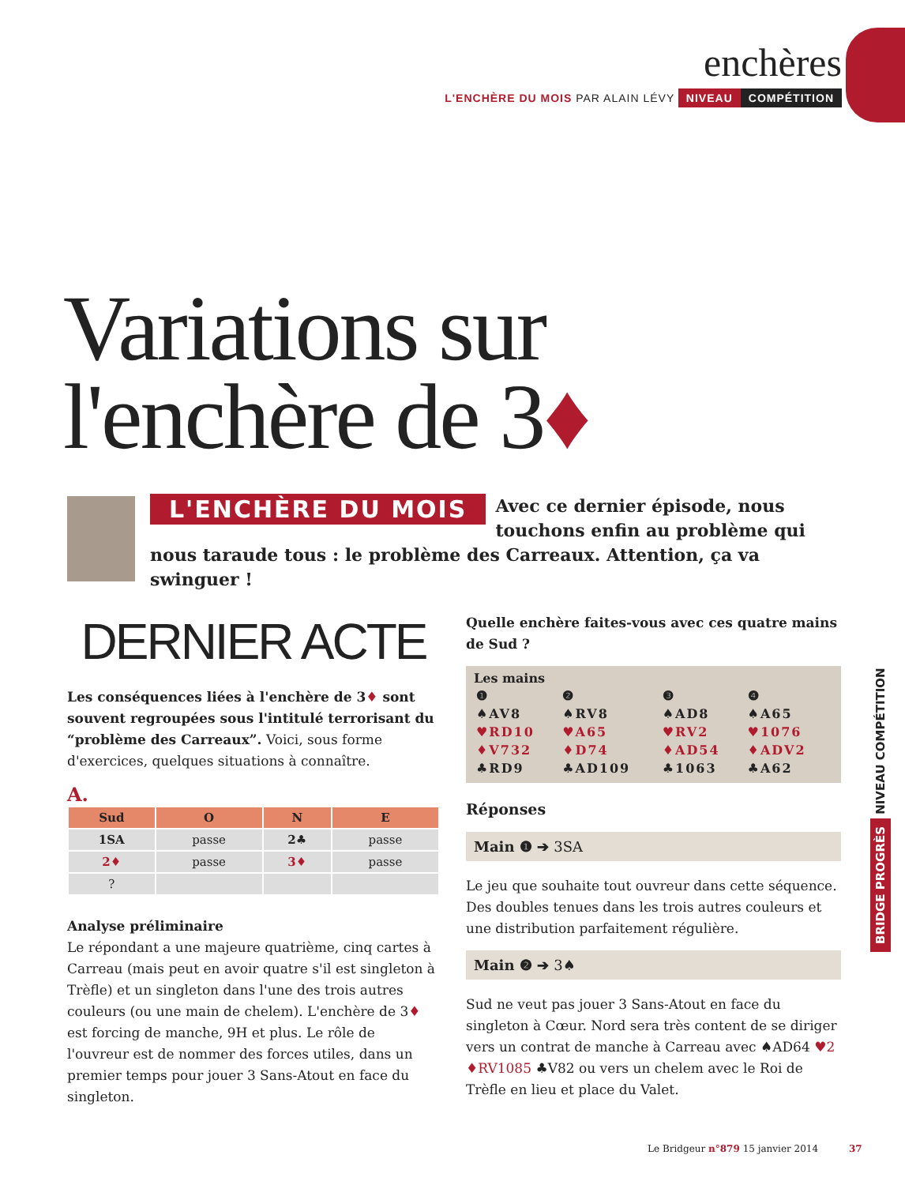enchères
L'ENCHÈRE DU MOIS PAR ALAIN LÉVY NIVEAU COMPÉTITION
Variations sur
l'enchère de 3♦
L'ENCHÈRE DU MOIS
Avec ce dernier épisode, nous touchons enfin au problème qui nous taraude tous : le problème des Carreaux. Attention, ça va swinguer !
DERNIER ACTE
Les conséquences liées à l'enchère de 3♦ sont souvent regroupées sous l'intitulé terrorisant du “problème des Carreaux”. Voici, sous forme d'exercices, quelques situations à connaître.
A.
| Sud | O | N | E |
| --- | --- | --- | --- |
| 1SA | passe | 2♣ | passe |
| 2♦ | passe | 3♦ | passe |
| ? | | | |
Analyse préliminaire
Le répondant a une majeure quatrième, cinq cartes à Carreau (mais peut en avoir quatre s'il est singleton à Trèfle) et un singleton dans l'une des trois autres couleurs (ou une main de chelem). L'enchère de 3♦ est forcing de manche, 9H et plus. Le rôle de l'ouvreur est de nommer des forces utiles, dans un premier temps pour jouer 3 Sans-Atout en face du singleton.
Quelle enchère faites-vous avec ces quatre mains de Sud ?
Les mains
| ❶ | ❷ | ❸ | ❹ |
| ♠AV8 | ♠RV8 | ♠AD8 | ♠A65 |
| ♥RD10 | ♥A65 | ♥RV2 | ♥1076 |
| ♦V732 | ♦D74 | ♦AD54 | ♦ADV2 |
| ♣RD9 | ♣AD109 | ♣1063 | ♣A62 |
Réponses
Main ❶ ➔ 3SA
Le jeu que souhaite tout ouvreur dans cette séquence. Des doubles tenues dans les trois autres couleurs et une distribution parfaitement régulière.
Main ❷ ➔ 3♠
Sud ne veut pas jouer 3 Sans-Atout en face du singleton à Cœur. Nord sera très content de se diriger vers un contrat de manche à Carreau avec ♠AD64 ♥2 ♦RV1085 ♣V82 ou vers un chelem avec le Roi de Trèfle en lieu et place du Valet.
BRIDGE PROGRÈS NIVEAU COMPÉTITION
Le Bridgeur n°879 15 janvier 2014 37